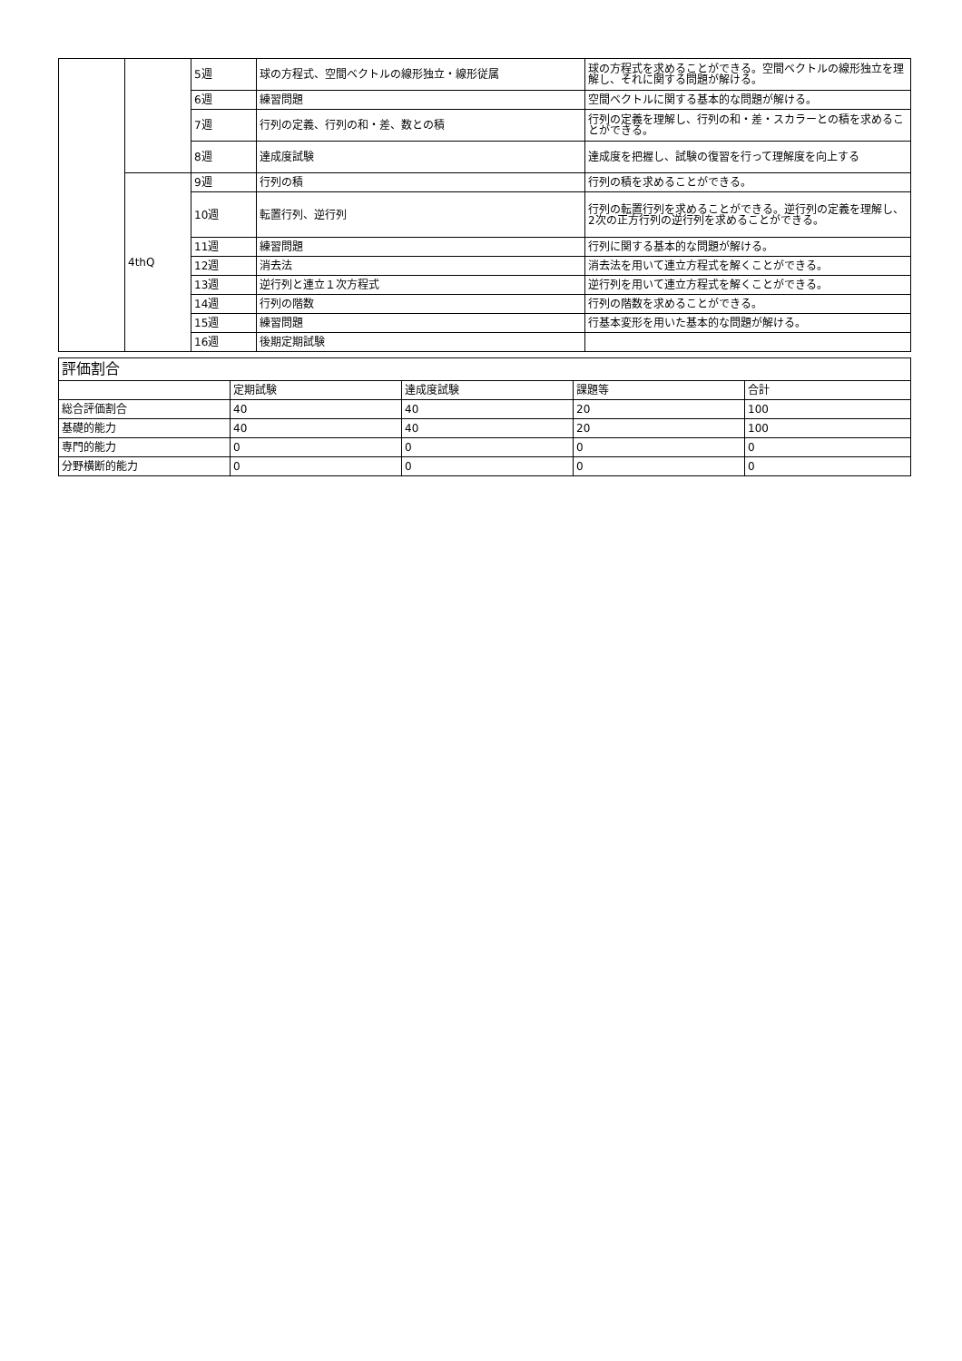| | | 5週 | 球の方程式、空間ベクトルの線形独立・線形従属 | 球の方程式を求めることができる。空間ベクトルの線形独立を理解し、それに関する問題が解ける。 |
| | | 6週 | 練習問題 | 空間ベクトルに関する基本的な問題が解ける。 |
| | | 7週 | 行列の定義、行列の和・差、数との積 | 行列の定義を理解し、行列の和・差・スカラーとの積を求めることができる。 |
| | | 8週 | 達成度試験 | 達成度を把握し、試験の復習を行って理解度を向上する |
| | 4thQ | 9週 | 行列の積 | 行列の積を求めることができる。 |
| | | 10週 | 転置行列、逆行列 | 行列の転置行列を求めることができる。逆行列の定義を理解し、2次の正方行列の逆行列を求めることができる。 |
| | | 11週 | 練習問題 | 行列に関する基本的な問題が解ける。 |
| | | 12週 | 消去法 | 消去法を用いて連立方程式を解くことができる。 |
| | | 13週 | 逆行列と連立１次方程式 | 逆行列を用いて連立方程式を解くことができる。 |
| | | 14週 | 行列の階数 | 行列の階数を求めることができる。 |
| | | 15週 | 練習問題 | 行基本変形を用いた基本的な問題が解ける。 |
| | | 16週 | 後期定期試験 | |
| 評価割合 | | | | |
| | 定期試験 | 達成度試験 | 課題等 | 合計 |
| 総合評価割合 | 40 | 40 | 20 | 100 |
| 基礎的能力 | 40 | 40 | 20 | 100 |
| 専門的能力 | 0 | 0 | 0 | 0 |
| 分野横断的能力 | 0 | 0 | 0 | 0 |